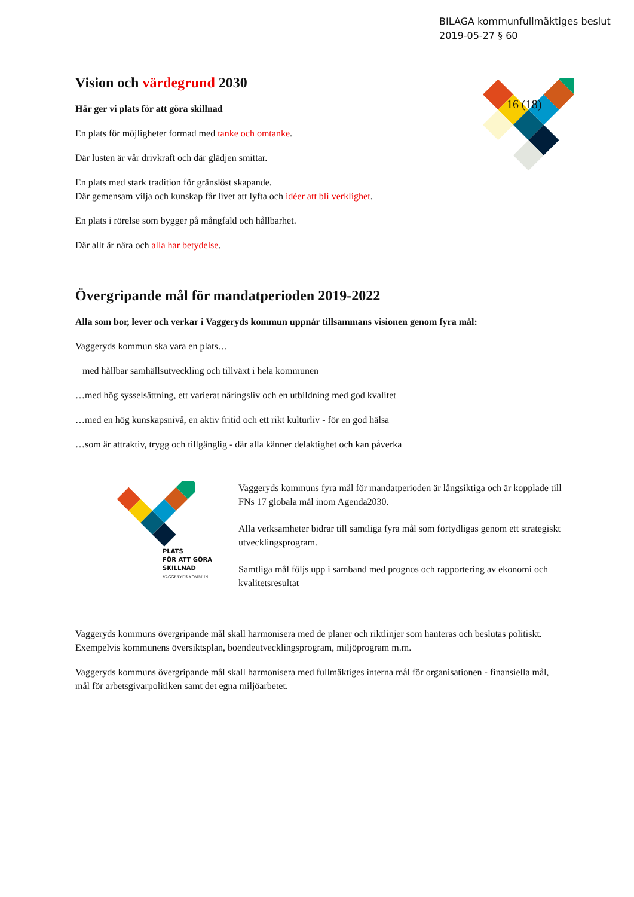BILAGA kommunfullmäktiges beslut
2019-05-27 § 60
16 (18)
Vision och värdegrund 2030
Här ger vi plats för att göra skillnad
En plats för möjligheter formad med tanke och omtanke.
Där lusten är vår drivkraft och där glädjen smittar.
En plats med stark tradition för gränslöst skapande.
Där gemensam vilja och kunskap får livet att lyfta och idéer att bli verklighet.
En plats i rörelse som bygger på mångfald och hållbarhet.
Där allt är nära och alla har betydelse.
Övergripande mål för mandatperioden 2019-2022
Alla som bor, lever och verkar i Vaggeryds kommun uppnår tillsammans visionen genom fyra mål:
Vaggeryds kommun ska vara en plats…
med hållbar samhällsutveckling och tillväxt i hela kommunen
…med hög sysselsättning, ett varierat näringsliv och en utbildning med god kvalitet
…med en hög kunskapsnivå, en aktiv fritid och ett rikt kulturliv - för en god hälsa
…som är attraktiv, trygg och tillgänglig - där alla känner delaktighet och kan påverka
PLATS
FÖR ATT GÖRA
SKILLNAD
VAGGERYDS KOMMUN
Vaggeryds kommuns fyra mål för mandatperioden är långsiktiga och är kopplade till FNs 17 globala mål inom Agenda2030.
Alla verksamheter bidrar till samtliga fyra mål som förtydligas genom ett strategiskt utvecklingsprogram.
Samtliga mål följs upp i samband med prognos och rapportering av ekonomi och kvalitetsresultat
Vaggeryds kommuns övergripande mål skall harmonisera med de planer och riktlinjer som hanteras och beslutas politiskt. Exempelvis kommunens översiktsplan, boendeutvecklingsprogram, miljöprogram m.m.
Vaggeryds kommuns övergripande mål skall harmonisera med fullmäktiges interna mål för organisationen - finansiella mål, mål för arbetsgivarpolitiken samt det egna miljöarbetet.